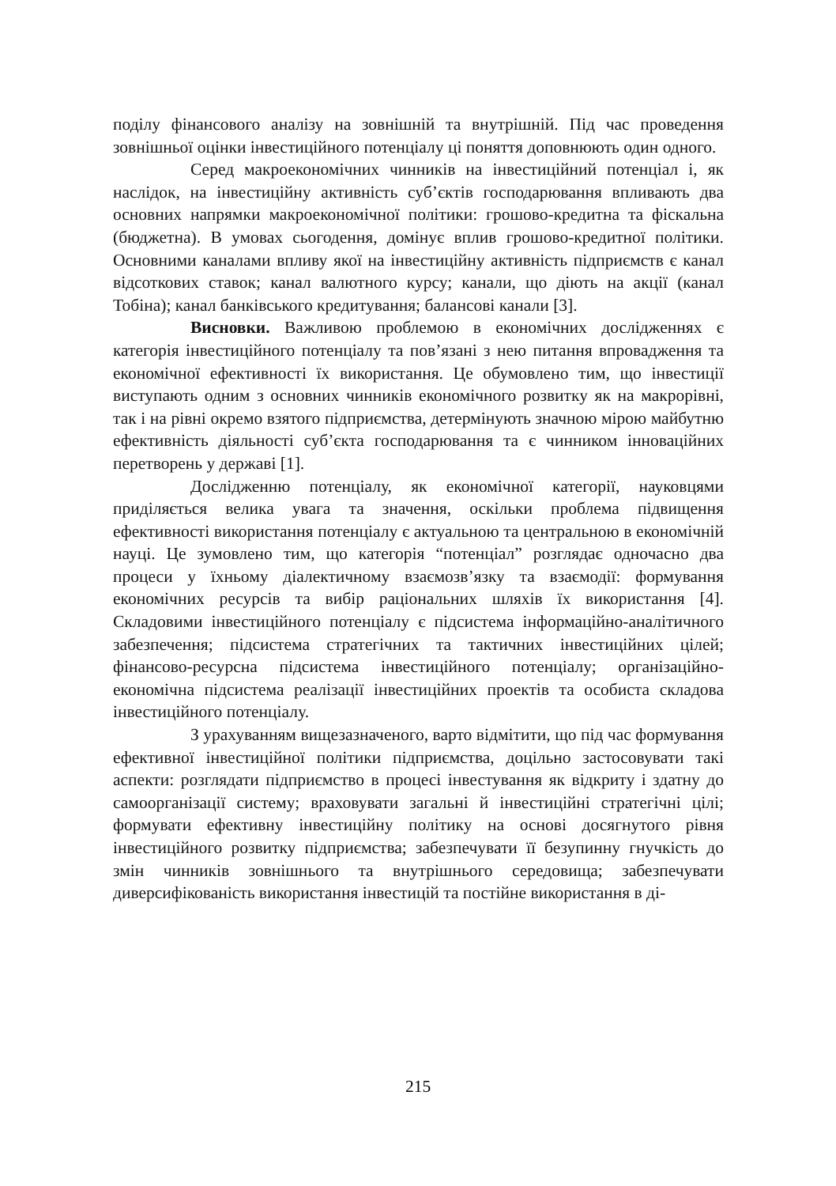поділу фінансового аналізу на зовнішній та внутрішній. Під час проведення зовнішньої оцінки інвестиційного потенціалу ці поняття доповнюють один одного.
Серед макроекономічних чинників на інвестиційний потенціал і, як наслідок, на інвестиційну активність суб’єктів господарювання впливають два основних напрямки макроекономічної політики: грошово-кредитна та фіскальна (бюджетна). В умовах сьогодення, домінує вплив грошово-кредитної політики. Основними каналами впливу якої на інвестиційну активність підприємств є канал відсоткових ставок; канал валютного курсу; канали, що діють на акції (канал Тобіна); канал банківського кредитування; балансові канали [3].
Висновки. Важливою проблемою в економічних дослідженнях є категорія інвестиційного потенціалу та пов’язані з нею питання впровадження та економічної ефективності їх використання. Це обумовлено тим, що інвестиції виступають одним з основних чинників економічного розвитку як на макрорівні, так і на рівні окремо взятого підприємства, детермінують значною мірою майбутню ефективність діяльності суб’єкта господарювання та є чинником інноваційних перетворень у державі [1].
Дослідженню потенціалу, як економічної категорії, науковцями приділяється велика увага та значення, оскільки проблема підвищення ефективності використання потенціалу є актуальною та центральною в економічній науці. Це зумовлено тим, що категорія “потенціал” розглядає одночасно два процеси у їхньому діалектичному взаємозв’язку та взаємодії: формування економічних ресурсів та вибір раціональних шляхів їх використання [4]. Складовими інвестиційного потенціалу є підсистема інформаційно-аналітичного забезпечення; підсистема стратегічних та тактичних інвестиційних цілей; фінансово-ресурсна підсистема інвестиційного потенціалу; організаційно-економічна підсистема реалізації інвестиційних проектів та особиста складова інвестиційного потенціалу.
З урахуванням вищезазначеного, варто відмітити, що під час формування ефективної інвестиційної політики підприємства, доцільно застосовувати такі аспекти: розглядати підприємство в процесі інвестування як відкриту і здатну до самоорганізації систему; враховувати загальні й інвестиційні стратегічні цілі; формувати ефективну інвестиційну політику на основі досягнутого рівня інвестиційного розвитку підприємства; забезпечувати її безупинну гнучкість до змін чинників зовнішнього та внутрішнього середовища; забезпечувати диверсифікованість використання інвестицій та постійне використання в ді-
215